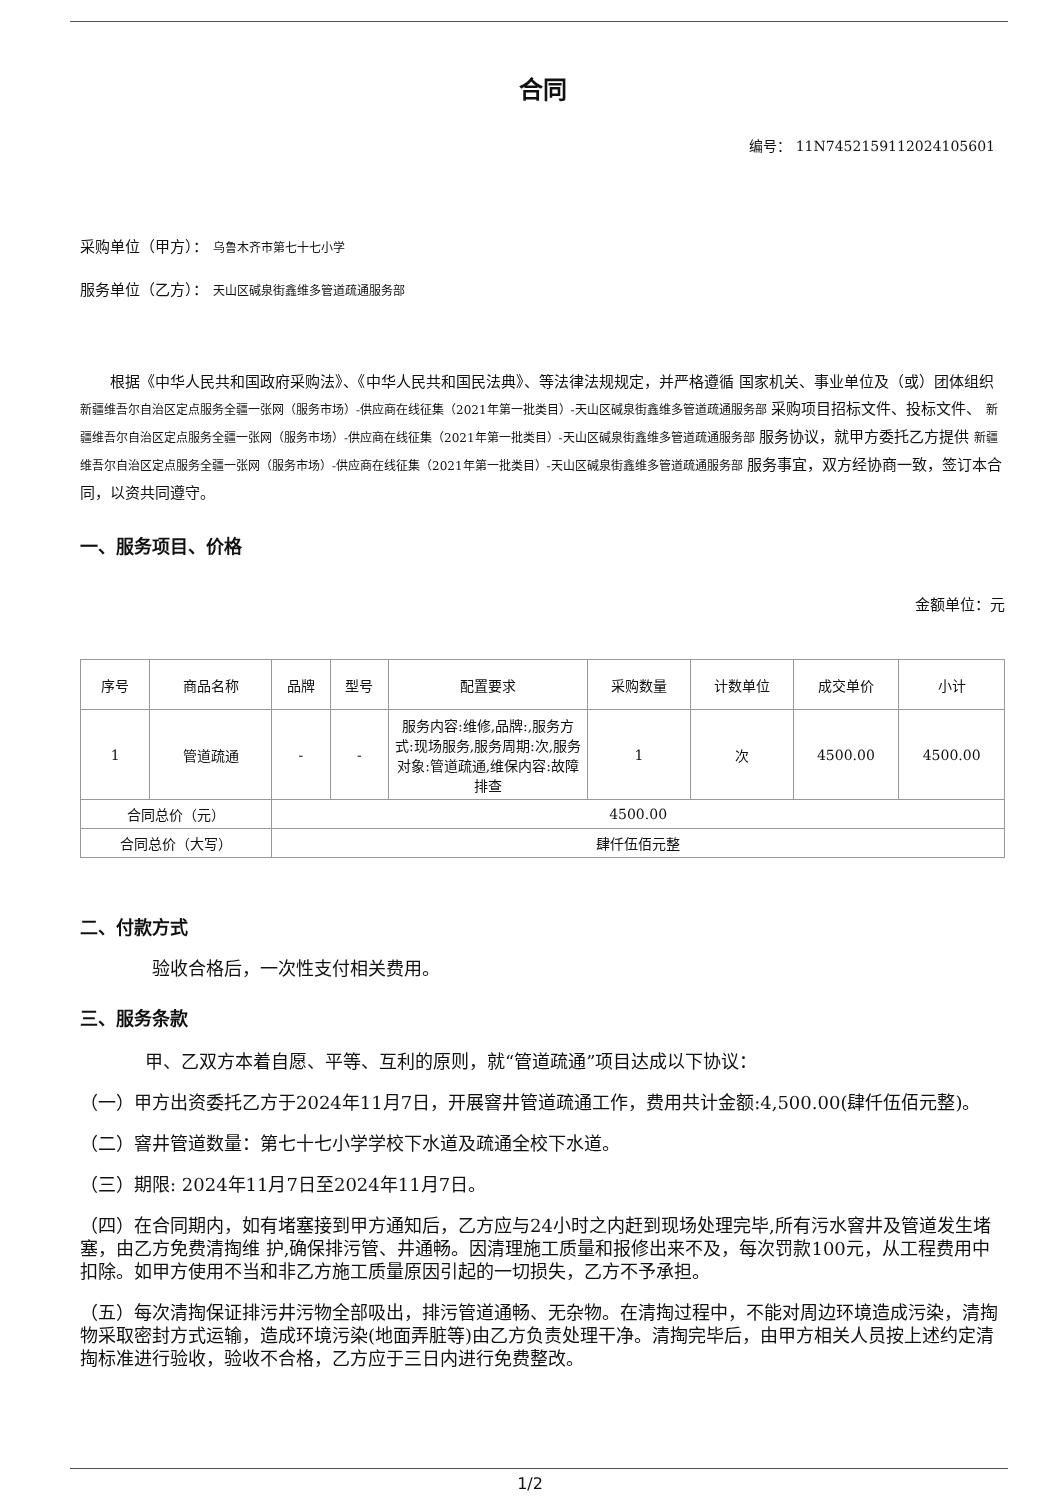合同
编号： 11N7452159112024105601
采购单位（甲方）： 乌鲁木齐市第七十七小学
服务单位（乙方）： 天山区碱泉街鑫维多管道疏通服务部
根据《中华人民共和国政府采购法》、《中华人民共和国民法典》、等法律法规规定，并严格遵循 国家机关、事业单位及（或）团体组织 新疆维吾尔自治区定点服务全疆一张网（服务市场）-供应商在线征集（2021年第一批类目）-天山区碱泉街鑫维多管道疏通服务部 采购项目招标文件、投标文件、 新疆维吾尔自治区定点服务全疆一张网（服务市场）-供应商在线征集（2021年第一批类目）-天山区碱泉街鑫维多管道疏通服务部 服务协议，就甲方委托乙方提供 新疆维吾尔自治区定点服务全疆一张网（服务市场）-供应商在线征集（2021年第一批类目）-天山区碱泉街鑫维多管道疏通服务部 服务事宜，双方经协商一致，签订本合同，以资共同遵守。
一、服务项目、价格
金额单位：元
| 序号 | 商品名称 | 品牌 | 型号 | 配置要求 | 采购数量 | 计数单位 | 成交单价 | 小计 |
| --- | --- | --- | --- | --- | --- | --- | --- | --- |
| 1 | 管道疏通 | - | - | 服务内容:维修,品牌:,服务方式:现场服务,服务周期:次,服务对象:管道疏通,维保内容:故障排查 | 1 | 次 | 4500.00 | 4500.00 |
| 合同总价（元） | | 4500.00 | | | | | | |
| 合同总价（大写） | | 肆仟伍佰元整 | | | | | | |
二、付款方式
验收合格后，一次性支付相关费用。
三、服务条款
甲、乙双方本着自愿、平等、互利的原则，就“管道疏通”项目达成以下协议：
（一）甲方出资委托乙方于2024年11月7日，开展窨井管道疏通工作，费用共计金额:4,500.00(肆仟伍佰元整)。
（二）窨井管道数量：第七十七小学学校下水道及疏通全校下水道。
（三）期限: 2024年11月7日至2024年11月7日。
（四）在合同期内，如有堵塞接到甲方通知后，乙方应与24小时之内赶到现场处理完毕,所有污水窨井及管道发生堵塞，由乙方免费清掏维 护,确保排污管、井通畅。因清理施工质量和报修出来不及，每次罚款100元，从工程费用中扣除。如甲方使用不当和非乙方施工质量原因引起的一切损失，乙方不予承担。
（五）每次清掏保证排污井污物全部吸出，排污管道通畅、无杂物。在清掏过程中，不能对周边环境造成污染，清掏物采取密封方式运输，造成环境污染(地面弄脏等)由乙方负责处理干净。清掏完毕后，由甲方相关人员按上述约定清掏标准进行验收，验收不合格，乙方应于三日内进行免费整改。
1/2